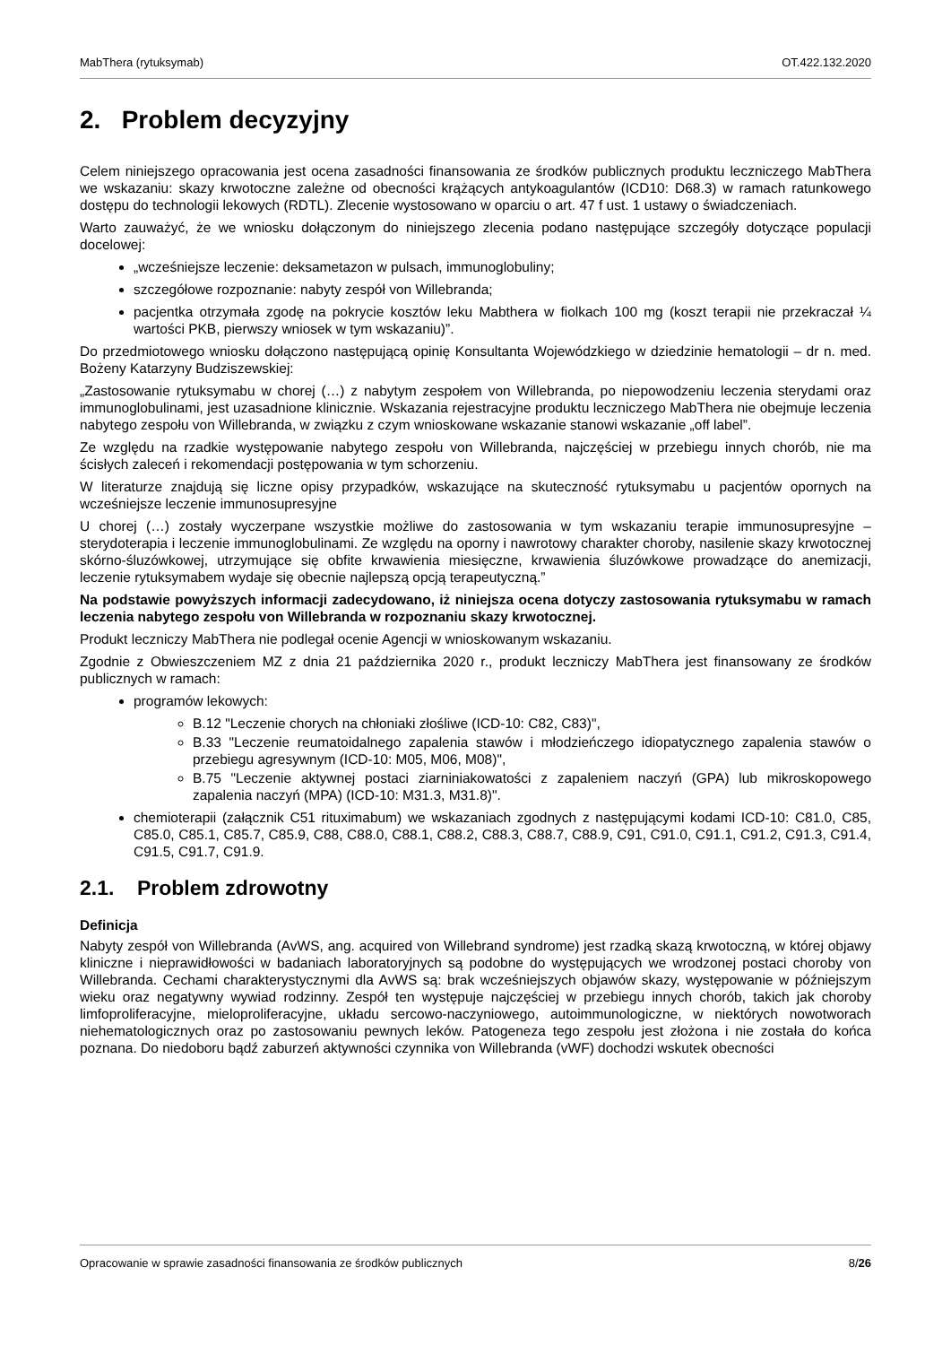MabThera (rytuksymab) OT.422.132.2020
2. Problem decyzyjny
Celem niniejszego opracowania jest ocena zasadności finansowania ze środków publicznych produktu leczniczego MabThera we wskazaniu: skazy krwotoczne zależne od obecności krążących antykoagulantów (ICD10: D68.3) w ramach ratunkowego dostępu do technologii lekowych (RDTL). Zlecenie wystosowano w oparciu o art. 47 f ust. 1 ustawy o świadczeniach.
Warto zauważyć, że we wniosku dołączonym do niniejszego zlecenia podano następujące szczegóły dotyczące populacji docelowej:
„wcześniejsze leczenie: deksametazon w pulsach, immunoglobuliny;
szczegółowe rozpoznanie: nabyty zespół von Willebranda;
pacjentka otrzymała zgodę na pokrycie kosztów leku Mabthera w fiolkach 100 mg (koszt terapii nie przekraczał ¼ wartości PKB, pierwszy wniosek w tym wskazaniu)”.
Do przedmiotowego wniosku dołączono następującą opinię Konsultanta Wojewódzkiego w dziedzinie hematologii – dr n. med. Bożeny Katarzyny Budziszewskiej:
„Zastosowanie rytuksymabu w chorej (…) z nabytym zespołem von Willebranda, po niepowodzeniu leczenia sterydami oraz immunoglobulinami, jest uzasadnione klinicznie. Wskazania rejestracyjne produktu leczniczego MabThera nie obejmuje leczenia nabytego zespołu von Willebranda, w związku z czym wnioskowane wskazanie stanowi wskazanie „off label”.
Ze względu na rzadkie występowanie nabytego zespołu von Willebranda, najczęściej w przebiegu innych chorób, nie ma ścisłych zaleceń i rekomendacji postępowania w tym schorzeniu.
W literaturze znajdują się liczne opisy przypadków, wskazujące na skuteczność rytuksymabu u pacjentów opornych na wcześniejsze leczenie immunosupresyjne
U chorej (…) zostały wyczerpane wszystkie możliwe do zastosowania w tym wskazaniu terapie immunosupresyjne – sterydoterapia i leczenie immunoglobulinami. Ze względu na oporny i nawrotowy charakter choroby, nasilenie skazy krwotocznej skórno-śluzówkowej, utrzymujące się obfite krwawienia miesięczne, krwawienia śluzówkowe prowadzące do anemizacji, leczenie rytuksymabem wydaje się obecnie najlepszą opcją terapeutyczną.”
Na podstawie powyższych informacji zadecydowano, iż niniejsza ocena dotyczy zastosowania rytuksymabu w ramach leczenia nabytego zespołu von Willebranda w rozpoznaniu skazy krwotocznej.
Produkt leczniczy MabThera nie podlegał ocenie Agencji w wnioskowanym wskazaniu.
Zgodnie z Obwieszczeniem MZ z dnia 21 października 2020 r., produkt leczniczy MabThera jest finansowany ze środków publicznych w ramach:
programów lekowych:
B.12 "Leczenie chorych na chłoniaki złośliwe (ICD-10: C82, C83)",
B.33 "Leczenie reumatoidalnego zapalenia stawów i młodzieńczego idiopatycznego zapalenia stawów o przebiegu agresywnym (ICD-10: M05, M06, M08)",
B.75 "Leczenie aktywnej postaci ziarniniakowatości z zapaleniem naczyń (GPA) lub mikroskopowego zapalenia naczyń (MPA) (ICD-10: M31.3, M31.8)".
chemioterapii (załącznik C51 rituximabum) we wskazaniach zgodnych z następującymi kodami ICD-10: C81.0, C85, C85.0, C85.1, C85.7, C85.9, C88, C88.0, C88.1, C88.2, C88.3, C88.7, C88.9, C91, C91.0, C91.1, C91.2, C91.3, C91.4, C91.5, C91.7, C91.9.
2.1. Problem zdrowotny
Definicja
Nabyty zespół von Willebranda (AvWS, ang. acquired von Willebrand syndrome) jest rzadką skazą krwotoczną, w której objawy kliniczne i nieprawidłowości w badaniach laboratoryjnych są podobne do występujących we wrodzonej postaci choroby von Willebranda. Cechami charakterystycznymi dla AvWS są: brak wcześniejszych objawów skazy, występowanie w późniejszym wieku oraz negatywny wywiad rodzinny. Zespół ten występuje najczęściej w przebiegu innych chorób, takich jak choroby limfoproliferacyjne, mieloproliferacyjne, układu sercowo-naczyniowego, autoimmunologiczne, w niektórych nowotworach niehematologicznych oraz po zastosowaniu pewnych leków. Patogeneza tego zespołu jest złożona i nie została do końca poznana. Do niedoboru bądź zaburzeń aktywności czynnika von Willebranda (vWF) dochodzi wskutek obecności
Opracowanie w sprawie zasadności finansowania ze środków publicznych 8/26